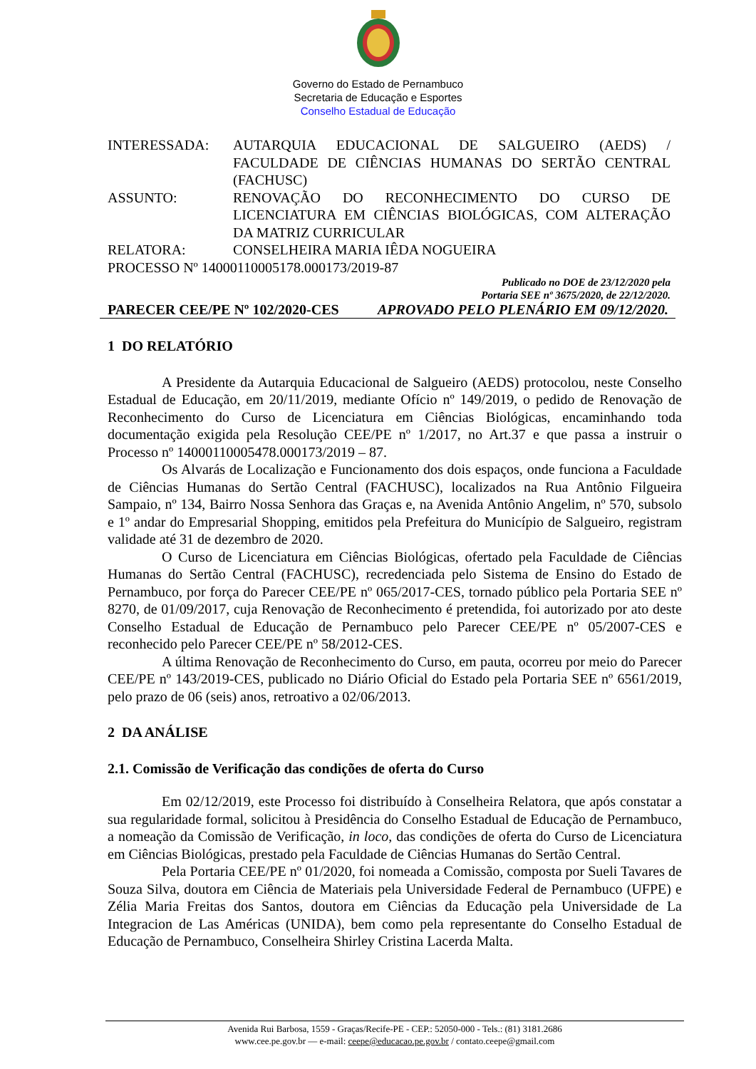Governo do Estado de Pernambuco
Secretaria de Educação e Esportes
Conselho Estadual de Educação
| INTERESSADA: | AUTARQUIA EDUCACIONAL DE SALGUEIRO (AEDS) / FACULDADE DE CIÊNCIAS HUMANAS DO SERTÃO CENTRAL (FACHUSC) |
| ASSUNTO: | RENOVAÇÃO DO RECONHECIMENTO DO CURSO DE LICENCIATURA EM CIÊNCIAS BIOLÓGICAS, COM ALTERAÇÃO DA MATRIZ CURRICULAR |
| RELATORA: | CONSELHEIRA MARIA IÊDA NOGUEIRA |
| PROCESSO Nº 14000110005178.000173/2019-87 | |
Publicado no DOE de 23/12/2020 pela
Portaria SEE nº 3675/2020, de 22/12/2020.
PARECER CEE/PE Nº 102/2020-CES APROVADO PELO PLENÁRIO EM 09/12/2020.
1 DO RELATÓRIO
A Presidente da Autarquia Educacional de Salgueiro (AEDS) protocolou, neste Conselho Estadual de Educação, em 20/11/2019, mediante Ofício nº 149/2019, o pedido de Renovação de Reconhecimento do Curso de Licenciatura em Ciências Biológicas, encaminhando toda documentação exigida pela Resolução CEE/PE nº 1/2017, no Art.37 e que passa a instruir o Processo nº 14000110005478.000173/2019 – 87.
Os Alvarás de Localização e Funcionamento dos dois espaços, onde funciona a Faculdade de Ciências Humanas do Sertão Central (FACHUSC), localizados na Rua Antônio Filgueira Sampaio, nº 134, Bairro Nossa Senhora das Graças e, na Avenida Antônio Angelim, nº 570, subsolo e 1º andar do Empresarial Shopping, emitidos pela Prefeitura do Município de Salgueiro, registram validade até 31 de dezembro de 2020.
O Curso de Licenciatura em Ciências Biológicas, ofertado pela Faculdade de Ciências Humanas do Sertão Central (FACHUSC), recredenciada pelo Sistema de Ensino do Estado de Pernambuco, por força do Parecer CEE/PE nº 065/2017-CES, tornado público pela Portaria SEE nº 8270, de 01/09/2017, cuja Renovação de Reconhecimento é pretendida, foi autorizado por ato deste Conselho Estadual de Educação de Pernambuco pelo Parecer CEE/PE nº 05/2007-CES e reconhecido pelo Parecer CEE/PE nº 58/2012-CES.
A última Renovação de Reconhecimento do Curso, em pauta, ocorreu por meio do Parecer CEE/PE nº 143/2019-CES, publicado no Diário Oficial do Estado pela Portaria SEE nº 6561/2019, pelo prazo de 06 (seis) anos, retroativo a 02/06/2013.
2 DA ANÁLISE
2.1. Comissão de Verificação das condições de oferta do Curso
Em 02/12/2019, este Processo foi distribuído à Conselheira Relatora, que após constatar a sua regularidade formal, solicitou à Presidência do Conselho Estadual de Educação de Pernambuco, a nomeação da Comissão de Verificação, in loco, das condições de oferta do Curso de Licenciatura em Ciências Biológicas, prestado pela Faculdade de Ciências Humanas do Sertão Central.
Pela Portaria CEE/PE nº 01/2020, foi nomeada a Comissão, composta por Sueli Tavares de Souza Silva, doutora em Ciência de Materiais pela Universidade Federal de Pernambuco (UFPE) e Zélia Maria Freitas dos Santos, doutora em Ciências da Educação pela Universidade de La Integracion de Las Américas (UNIDA), bem como pela representante do Conselho Estadual de Educação de Pernambuco, Conselheira Shirley Cristina Lacerda Malta.
Avenida Rui Barbosa, 1559 - Graças/Recife-PE - CEP.: 52050-000 - Tels.: (81) 3181.2686
www.cee.pe.gov.br — e-mail: ceepe@educacao.pe.gov.br / contato.ceepe@gmail.com